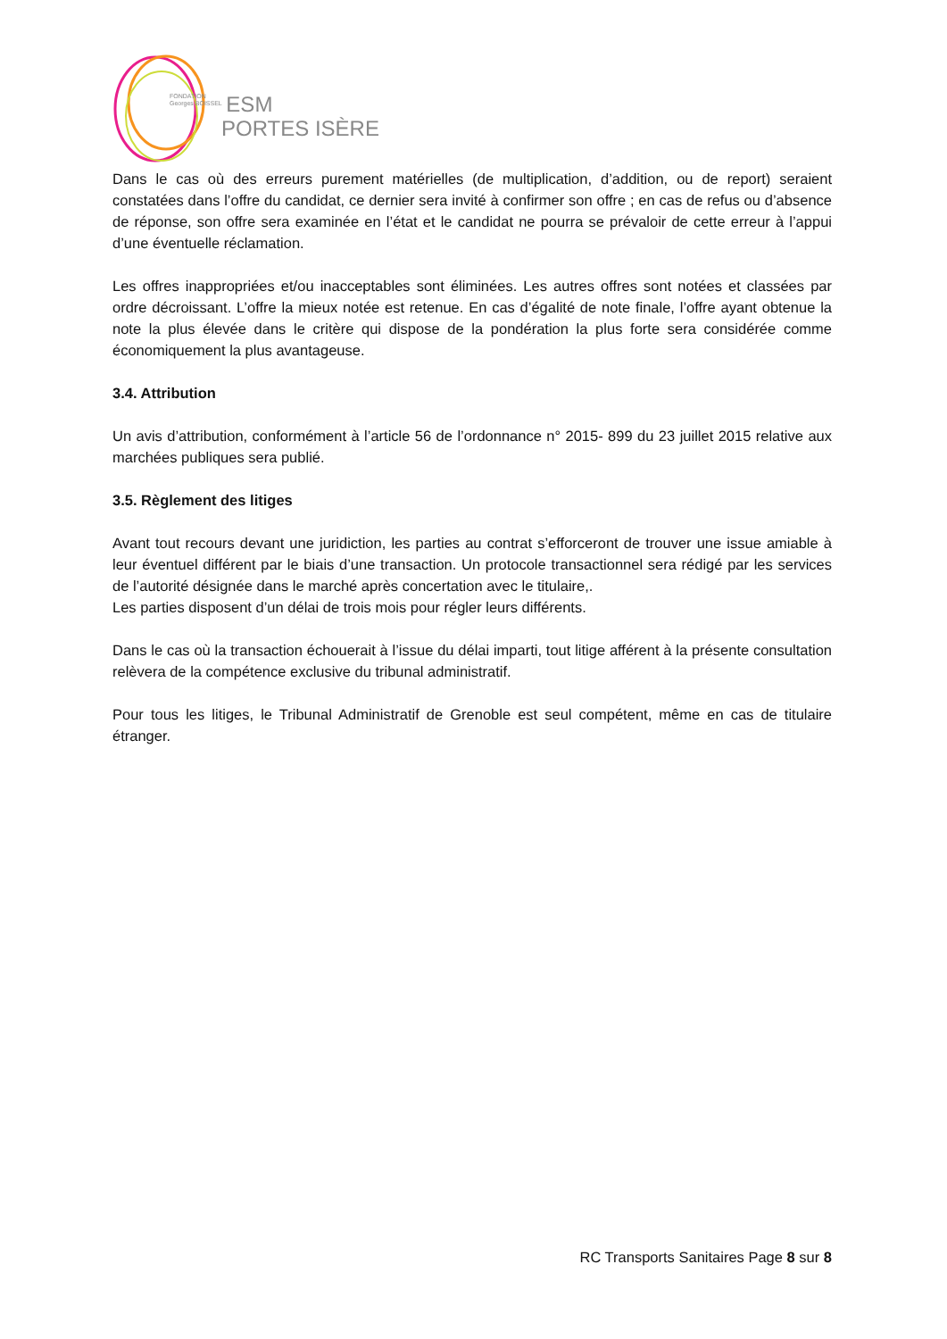FONDATION
Georges BOISSEL ESM
PORTES ISÈRE
Dans le cas où des erreurs purement matérielles (de multiplication, d’addition, ou de report) seraient constatées dans l’offre du candidat, ce dernier sera invité à confirmer son offre ; en cas de refus ou d’absence de réponse, son offre sera examinée en l’état et le candidat ne pourra se prévaloir de cette erreur à l’appui d’une éventuelle réclamation.
Les offres inappropriées et/ou inacceptables sont éliminées. Les autres offres sont notées et classées par ordre décroissant. L’offre la mieux notée est retenue. En cas d’égalité de note finale, l’offre ayant obtenue la note la plus élevée dans le critère qui dispose de la pondération la plus forte sera considérée comme économiquement la plus avantageuse.
3.4. Attribution
Un avis d’attribution, conformément à l’article 56 de l’ordonnance n° 2015- 899 du 23 juillet 2015 relative aux marchées publiques sera publié.
3.5. Règlement des litiges
Avant tout recours devant une juridiction, les parties au contrat s’efforceront de trouver une issue amiable à leur éventuel différent par le biais d’une transaction. Un protocole transactionnel sera rédigé par les services de l’autorité désignée dans le marché après concertation avec le titulaire,.
Les parties disposent d’un délai de trois mois pour régler leurs différents.
Dans le cas où la transaction échouerait à l’issue du délai imparti, tout litige afférent à la présente consultation relèvera de la compétence exclusive du tribunal administratif.
Pour tous les litiges, le Tribunal Administratif de Grenoble est seul compétent, même en cas de titulaire étranger.
RC Transports Sanitaires Page 8 sur 8